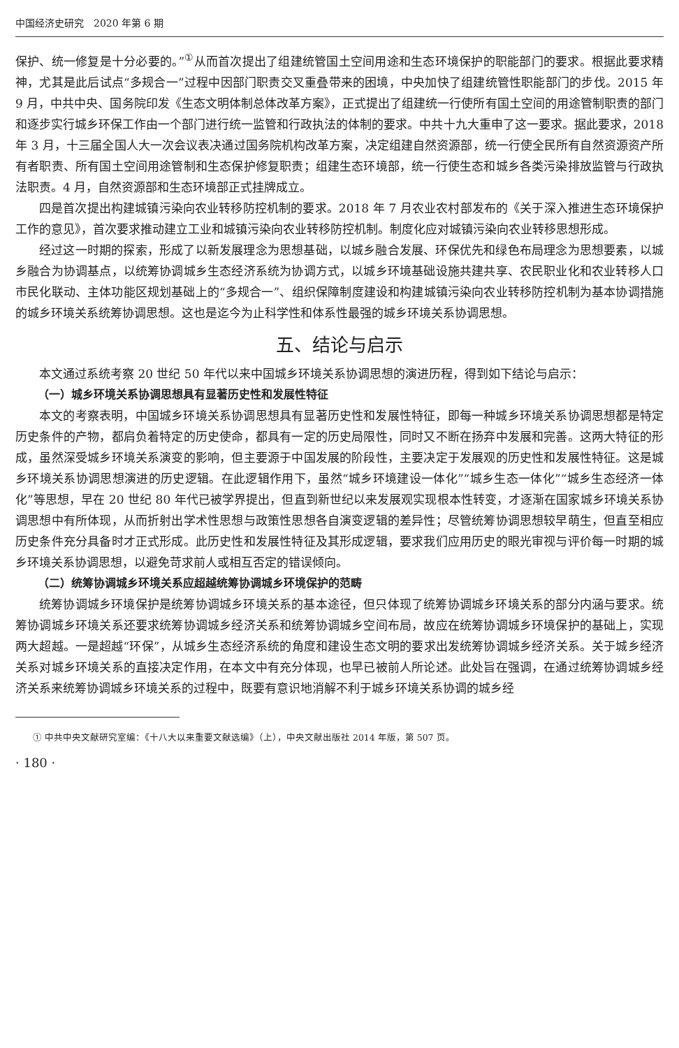中国经济史研究　2020 年第 6 期
保护、统一修复是十分必要的。”<sup>①</sup>从而首次提出了组建统管国土空间用途和生态环境保护的职能部门的要求。根据此要求精神，尤其是此后试点“多规合一”过程中因部门职责交叉重叠带来的困境，中央加快了组建统管性职能部门的步伐。2015 年 9 月，中共中央、国务院印发《生态文明体制总体改革方案》，正式提出了组建统一行使所有国土空间的用途管制职责的部门和逐步实行城乡环保工作由一个部门进行统一监管和行政执法的体制的要求。中共十九大重申了这一要求。据此要求，2018 年 3 月，十三届全国人大一次会议表决通过国务院机构改革方案，决定组建自然资源部，统一行使全民所有自然资源资产所有者职责、所有国土空间用途管制和生态保护修复职责；组建生态环境部，统一行使生态和城乡各类污染排放监管与行政执法职责。4 月，自然资源部和生态环境部正式挂牌成立。
四是首次提出构建城镇污染向农业转移防控机制的要求。2018 年 7 月农业农村部发布的《关于深入推进生态环境保护工作的意见》，首次要求推动建立工业和城镇污染向农业转移防控机制。制度化应对城镇污染向农业转移思想形成。
经过这一时期的探索，形成了以新发展理念为思想基础，以城乡融合发展、环保优先和绿色布局理念为思想要素，以城乡融合为协调基点，以统筹协调城乡生态经济系统为协调方式，以城乡环境基础设施共建共享、农民职业化和农业转移人口市民化联动、主体功能区规划基础上的“多规合一”、组织保障制度建设和构建城镇污染向农业转移防控机制为基本协调措施的城乡环境关系统筹协调思想。这也是迄今为止科学性和体系性最强的城乡环境关系协调思想。
五、结论与启示
本文通过系统考察 20 世纪 50 年代以来中国城乡环境关系协调思想的演进历程，得到如下结论与启示：
（一）城乡环境关系协调思想具有显著历史性和发展性特征
本文的考察表明，中国城乡环境关系协调思想具有显著历史性和发展性特征，即每一种城乡环境关系协调思想都是特定历史条件的产物，都肩负着特定的历史使命，都具有一定的历史局限性，同时又不断在扬弃中发展和完善。这两大特征的形成，虽然深受城乡环境关系演变的影响，但主要源于中国发展的阶段性，主要决定于发展观的历史性和发展性特征。这是城乡环境关系协调思想演进的历史逻辑。在此逻辑作用下，虽然“城乡环境建设一体化”“城乡生态一体化”“城乡生态经济一体化”等思想，早在 20 世纪 80 年代已被学界提出，但直到新世纪以来发展观实现根本性转变，才逐渐在国家城乡环境关系协调思想中有所体现，从而折射出学术性思想与政策性思想各自演变逻辑的差异性；尽管统筹协调思想较早萌生，但直至相应历史条件充分具备时才正式形成。此历史性和发展性特征及其形成逻辑，要求我们应用历史的眼光审视与评价每一时期的城乡环境关系协调思想，以避免苛求前人或相互否定的错误倾向。
（二）统筹协调城乡环境关系应超越统筹协调城乡环境保护的范畴
统筹协调城乡环境保护是统筹协调城乡环境关系的基本途径，但只体现了统筹协调城乡环境关系的部分内涵与要求。统筹协调城乡环境关系还要求统筹协调城乡经济关系和统筹协调城乡空间布局，故应在统筹协调城乡环境保护的基础上，实现两大超越。一是超越“环保”，从城乡生态经济系统的角度和建设生态文明的要求出发统筹协调城乡经济关系。关于城乡经济关系对城乡环境关系的直接决定作用，在本文中有充分体现，也早已被前人所论述。此处旨在强调，在通过统筹协调城乡经济关系来统筹协调城乡环境关系的过程中，既要有意识地消解不利于城乡环境关系协调的城乡经
① 中共中央文献研究室编：《十八大以来重要文献选编》（上），中央文献出版社 2014 年版，第 507 页。
· 180 ·